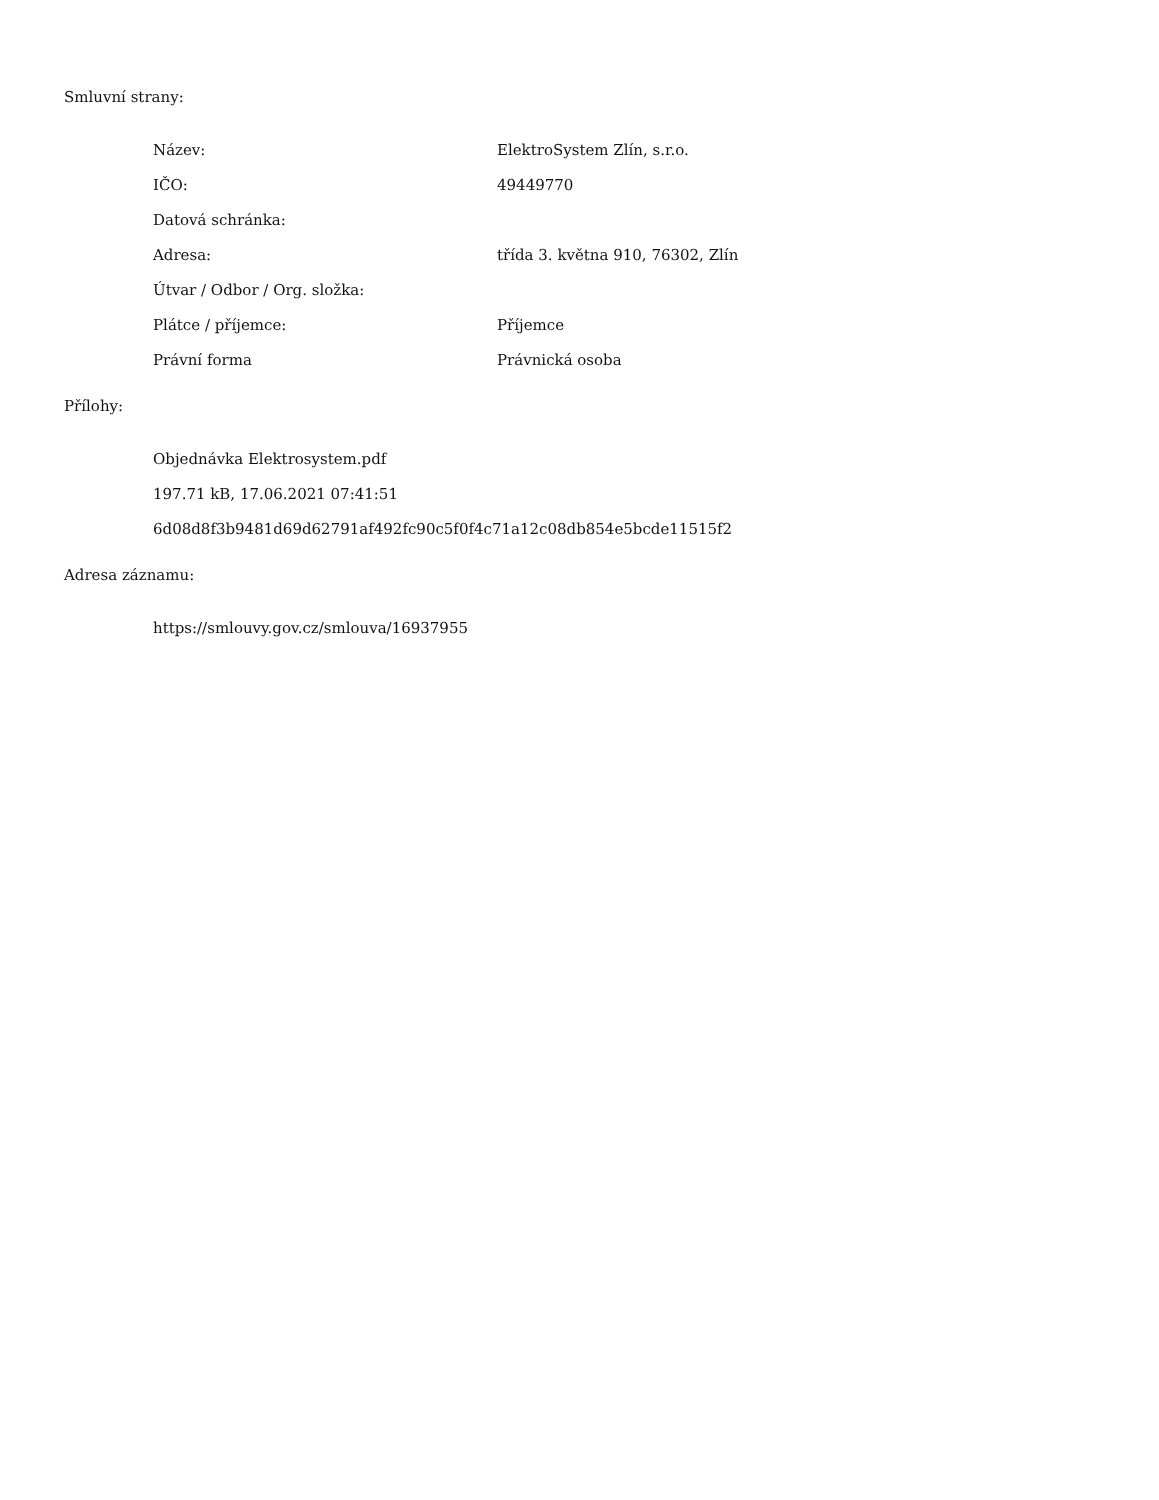Smluvní strany:
| Název: | ElektroSystem Zlín, s.r.o. |
| IČO: | 49449770 |
| Datová schránka: | |
| Adresa: | třída 3. května 910, 76302, Zlín |
| Útvar / Odbor / Org. složka: | |
| Plátce / příjemce: | Příjemce |
| Právní forma | Právnická osoba |
Přílohy:
| Objednávka Elektrosystem.pdf |
| 197.71 kB, 17.06.2021 07:41:51 |
| 6d08d8f3b9481d69d62791af492fc90c5f0f4c71a12c08db854e5bcde11515f2 |
Adresa záznamu:
| https://smlouvy.gov.cz/smlouva/16937955 |